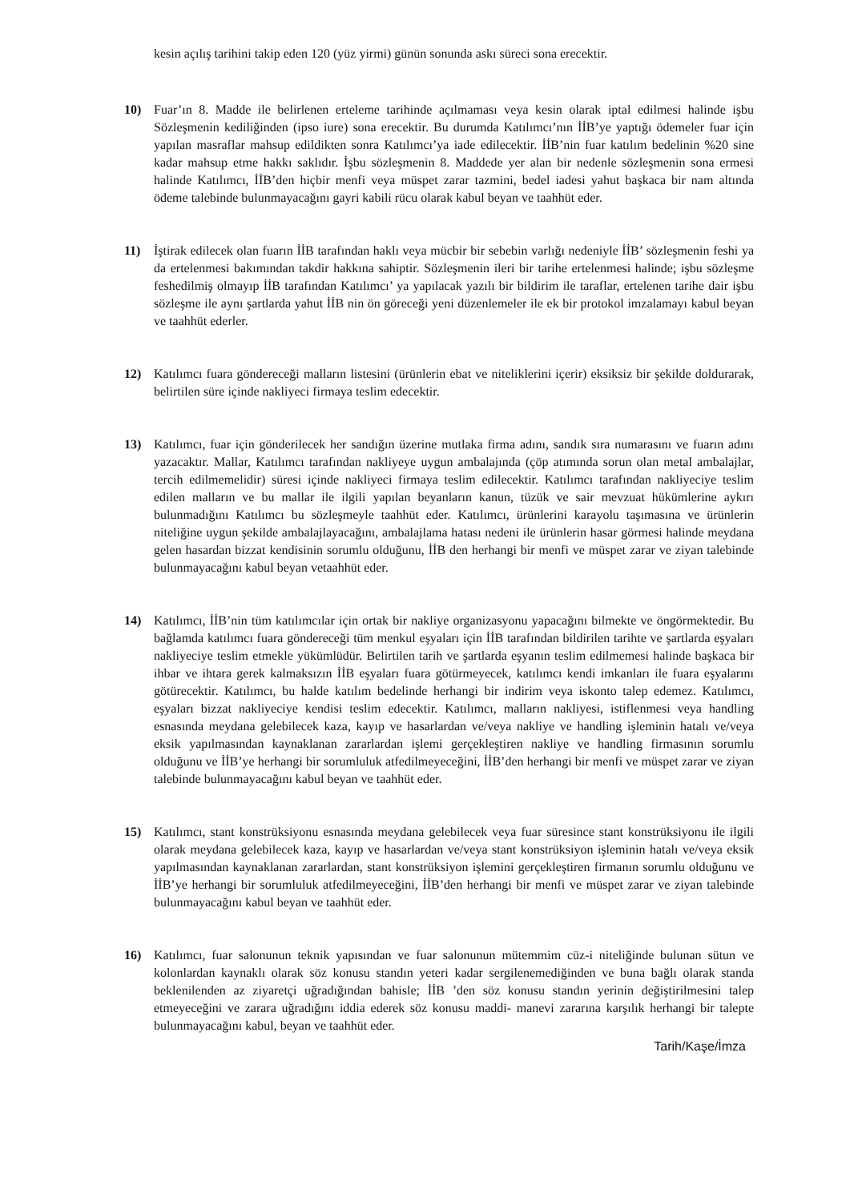kesin açılış tarihini takip eden 120 (yüz yirmi) günün sonunda askı süreci sona erecektir.
10) Fuar’ın 8. Madde ile belirlenen erteleme tarihinde açılmaması veya kesin olarak iptal edilmesi halinde işbu Sözleşmenin kediliğinden (ipso iure) sona erecektir. Bu durumda Katılımcı’nın İİB’ye yaptığı ödemeler fuar için yapılan masraflar mahsup edildikten sonra Katılımcı’ya iade edilecektir. İİB’nin fuar katılım bedelinin %20 sine kadar mahsup etme hakkı saklıdır. İşbu sözleşmenin 8. Maddede yer alan bir nedenle sözleşmenin sona ermesi halinde Katılımcı, İİB’den hiçbir menfi veya müspet zarar tazmini, bedel iadesi yahut başkaca bir nam altında ödeme talebinde bulunmayacağını gayri kabili rücu olarak kabul beyan ve taahhüt eder.
11) İştirak edilecek olan fuarın İİB tarafından haklı veya mücbir bir sebebin varlığı nedeniyle İİB’ sözleşmenin feshi ya da ertelenmesi bakımından takdir hakkına sahiptir. Sözleşmenin ileri bir tarihe ertelenmesi halinde; işbu sözleşme feshedilmiş olmayıp İİB tarafından Katılımcı’ ya yapılacak yazılı bir bildirim ile taraflar, ertelenen tarihe dair işbu sözleşme ile aynı şartlarda yahut İİB nin ön göreceği yeni düzenlemeler ile ek bir protokol imzalamayı kabul beyan ve taahhüt ederler.
12) Katılımcı fuara göndereceği malların listesini (ürünlerin ebat ve niteliklerini içerir) eksiksiz bir şekilde doldurarak, belirtilen süre içinde nakliyeci firmaya teslim edecektir.
13) Katılımcı, fuar için gönderilecek her sandığın üzerine mutlaka firma adını, sandık sıra numarasını ve fuarın adını yazacaktır. Mallar, Katılımcı tarafından nakliyeye uygun ambalajında (çöp atımında sorun olan metal ambalajlar, tercih edilmemelidir) süresi içinde nakliyeci firmaya teslim edilecektir. Katılımcı tarafından nakliyeciye teslim edilen malların ve bu mallar ile ilgili yapılan beyanların kanun, tüzük ve sair mevzuat hükümlerine aykırı bulunmadığını Katılımcı bu sözleşmeyle taahhüt eder. Katılımcı, ürünlerini karayolu taşımasına ve ürünlerin niteliğine uygun şekilde ambalajlayacağını, ambalajlama hatası nedeni ile ürünlerin hasar görmesi halinde meydana gelen hasardan bizzat kendisinin sorumlu olduğunu, İİB den herhangi bir menfi ve müspet zarar ve ziyan talebinde bulunmayacağını kabul beyan vetaahhüt eder.
14) Katılımcı, İİB’nin tüm katılımcılar için ortak bir nakliye organizasyonu yapacağını bilmekte ve öngörmektedir. Bu bağlamda katılımcı fuara göndereceği tüm menkul eşyaları için İİB tarafından bildirilen tarihte ve şartlarda eşyaları nakliyeciye teslim etmekle yükümlüdür. Belirtilen tarih ve şartlarda eşyanın teslim edilmemesi halinde başkaca bir ihbar ve ihtara gerek kalmaksızın İİB eşyaları fuara götürmeyecek, katılımcı kendi imkanları ile fuara eşyalarını götürecektir. Katılımcı, bu halde katılım bedelinde herhangi bir indirim veya iskonto talep edemez. Katılımcı, eşyaları bizzat nakliyeciye kendisi teslim edecektir. Katılımcı, malların nakliyesi, istiflenmesi veya handling esnasında meydana gelebilecek kaza, kayıp ve hasarlardan ve/veya nakliye ve handling işleminin hatalı ve/veya eksik yapılmasından kaynaklanan zararlardan işlemi gerçekleştiren nakliye ve handling firmasının sorumlu olduğunu ve İİB’ye herhangi bir sorumluluk atfedilmeyeceğini, İİB’den herhangi bir menfi ve müspet zarar ve ziyan talebinde bulunmayacağını kabul beyan ve taahhüt eder.
15) Katılımcı, stant konstrüksiyonu esnasında meydana gelebilecek veya fuar süresince stant konstrüksiyonu ile ilgili olarak meydana gelebilecek kaza, kayıp ve hasarlardan ve/veya stant konstrüksiyon işleminin hatalı ve/veya eksik yapılmasından kaynaklanan zararlardan, stant konstrüksiyon işlemini gerçekleştiren firmanın sorumlu olduğunu ve İİB’ye herhangi bir sorumluluk atfedilmeyeceğini, İİB’den herhangi bir menfi ve müspet zarar ve ziyan talebinde bulunmayacağını kabul beyan ve taahhüt eder.
16) Katılımcı, fuar salonunun teknik yapısından ve fuar salonunun mütemmim cüz-i niteliğinde bulunan sütun ve kolonlardan kaynaklı olarak söz konusu standın yeteri kadar sergilenemediğinden ve buna bağlı olarak standa beklenilenden az ziyaretçi uğradığından bahisle; İİB ’den söz konusu standın yerinin değiştirilmesini talep etmeyeceğini ve zarara uğradığını iddia ederek söz konusu maddi- manevi zararına karşılık herhangi bir talepte bulunmayacağını kabul, beyan ve taahhüt eder.
Tarih/Kaşe/İmza